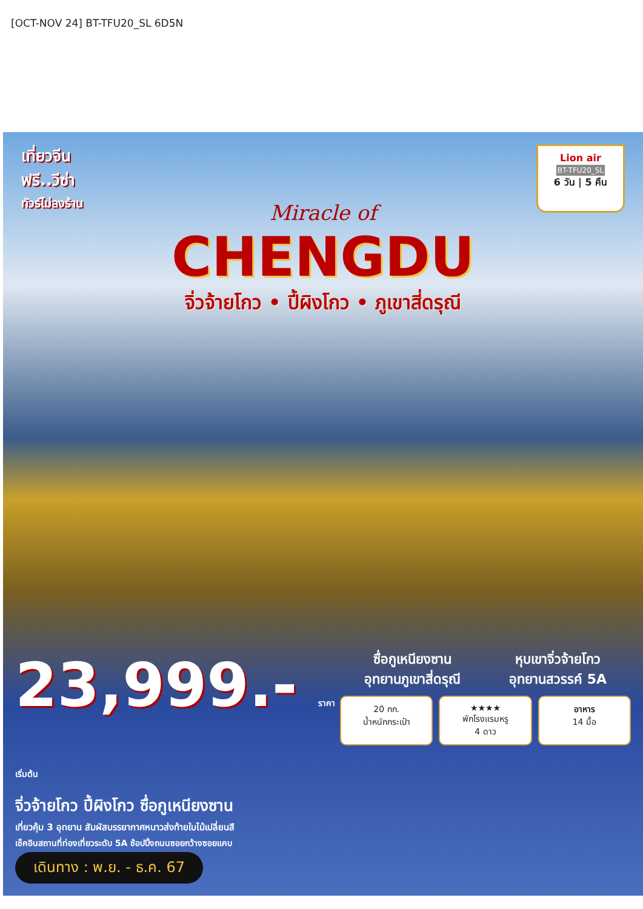[OCT-NOV 24] BT-TFU20_SL 6D5N
เที่ยวจีน
ฟรี..วีซ่า
ทัวร์ไม่ลงร้าน
Lion air
BT-TFU20_SL
6 วัน | 5 คืน
Miracle of
CHENGDU
จิ่วจ้ายโกว • ปี้ผิงโกว • ภูเขาสี่ดรุณี
23,999.- ราคา
เริ่มต้น
จิ่วจ้ายโกว ปี้ผิงโกว ซื่อกูเหนียงซาน
เที่ยวคุ้ม 3 อุทยาน สัมผัสบรรยากาศหนาวส่งท้ายใบไม้เปลี่ยนสี
เช็คอินสถานที่ท่องเที่ยวระดับ 5A ช้อปปิ้งถนนซอยกว้างซอยแคบ
เดินทาง : พ.ย. - ธ.ค. 67
ซื่อกูเหนียงซาน
อุทยานภูเขาสี่ดรุณี
หุบเขาจิ่วจ้ายโกว
อุทยานสวรรค์ 5A
20 กก.
น้ำหนักกระเป๋า
★★★★
พักโรงแรมหรู
4 ดาว
อาหาร
14 มื้อ